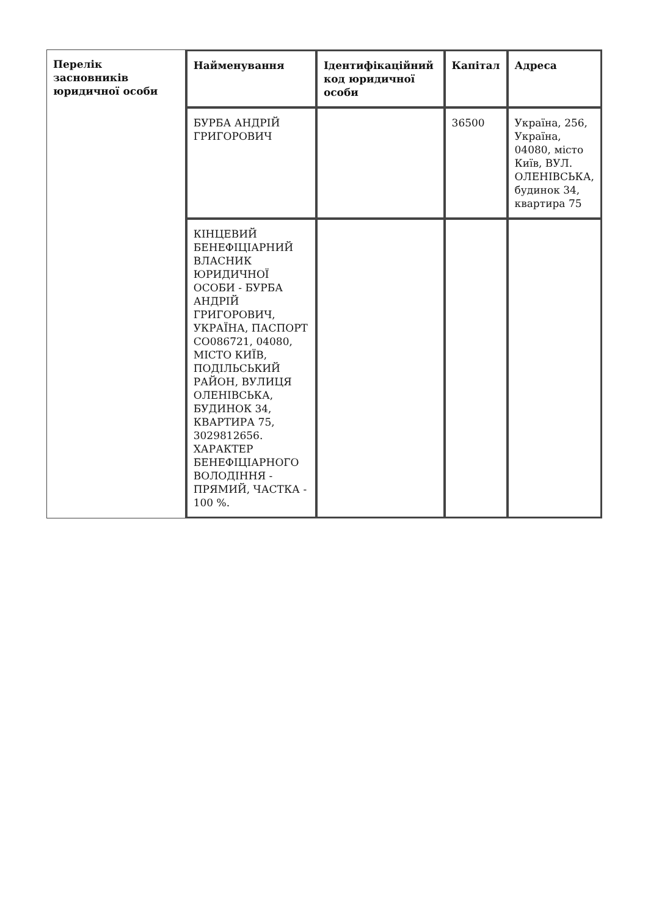| Перелік засновників юридичної особи | Найменування | Ідентифікаційний код юридичної особи | Капітал | Адреса |
| --- | --- | --- | --- | --- |
| | БУРБА АНДРІЙ ГРИГОРОВИЧ | | 36500 | Україна, 256, Україна, 04080, місто Київ, ВУЛ. ОЛЕНІВСЬКА, будинок 34, квартира 75 |
| | КІНЦЕВИЙ БЕНЕФІЦІАРНИЙ ВЛАСНИК ЮРИДИЧНОЇ ОСОБИ - БУРБА АНДРІЙ ГРИГОРОВИЧ, УКРАЇНА, ПАСПОРТ СО086721, 04080, МІСТО КИЇВ, ПОДІЛЬСЬКИЙ РАЙОН, ВУЛИЦЯ ОЛЕНІВСЬКА, БУДИНОК 34, КВАРТИРА 75, 3029812656. ХАРАКТЕР БЕНЕФІЦІАРНОГО ВОЛОДІННЯ - ПРЯМИЙ, ЧАСТКА - 100 %. | | | |